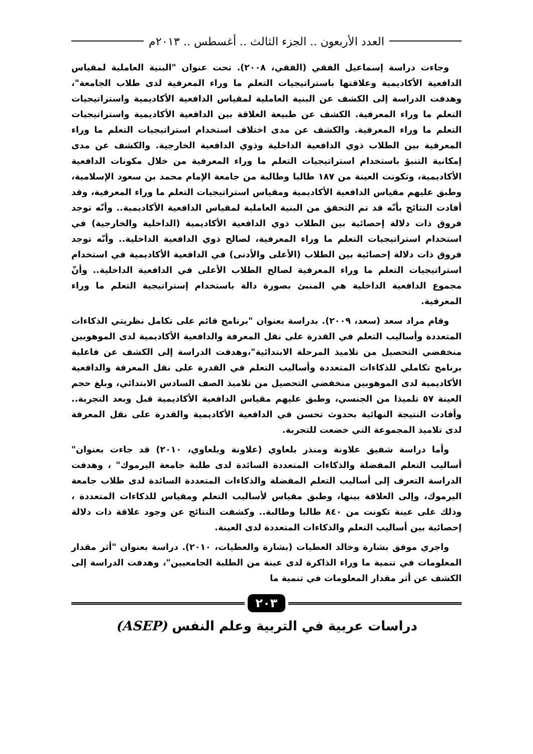العدد الأربعون .. الجزء الثالث .. أغسطس .. ٢٠١٣م
وجاءت دراسة إسماعيل الفقي (الفقي، ٢٠٠٨). تحت عنوان "البنية العاملية لمقياس الدافعية الأكاديمية وعلاقتها باستراتيجيات التعلم ما وراء المعرفية لدى طلاب الجامعة"، وهدفت الدراسة إلى الكشف عن البنية العاملية لمقياس الدافعية الأكاديمية واستراتيجيات التعلم ما وراء المعرفية. الكشف عن طبيعة العلاقة بين الدافعية الأكاديمية واستراتيجيات التعلم ما وراء المعرفية. والكشف عن مدى اختلاف استخدام استراتيجيات التعلم ما وراء المعرفية بين الطلاب ذوي الدافعية الداخلية وذوي الدافعية الخارجية. والكشف عن مدى إمكانية التنبؤ باستخدام استراتيجيات التعلم ما وراء المعرفية من خلال مكونات الدافعية الأكاديمية، وتكونت العينة من ١٨٧ طالبا وطالبة من جامعة الإمام محمد بن سعود الإسلامية، وطبق عليهم مقياس الدافعية الأكاديمية ومقياس استراتيجيات التعلم ما وراء المعرفية، وقد أفادت النتائج بأنّه قد تم التحقق من البنية العاملية لمقياس الدافعية الأكاديمية.. وأنّه توجد فروق ذات دلالة إحصائية بين الطلاب ذوي الدافعية الأكاديمية (الداخلية والخارجية) في استخدام استراتيجيات التعلم ما وراء المعرفية، لصالح ذوي الدافعية الداخلية.. وأنّه توجد فروق ذات دلالة إحصائية بين الطلاب (الأعلى والأدنى) في الدافعية الأكاديمية في استخدام استراتيجيات التعلم ما وراء المعرفية لصالح الطلاب الأعلى في الدافعية الداخلية.. وأنّ مجموع الدافعية الداخلية هي المنبئ بصورة دالة باستخدام إستراتيجية التعلم ما وراء المعرفية.
وقام مراد سعد (سعد، ٢٠٠٩). بدراسة بعنوان "برنامج قائم على تكامل نظريتي الذكاءات المتعددة وأساليب التعلم في القدرة على نقل المعرفة والدافعية الأكاديمية لدى الموهوبين منخفضي التحصيل من تلاميذ المرحلة الابتدائية"،وهدفت الدراسة إلى الكشف عن فاعلية برنامج تكاملي للذكاءات المتعددة وأساليب التعلم في القدرة على نقل المعرفة والدافعية الأكاديمية لدى الموهوبين منخفضي التحصيل من تلاميذ الصف السادس الابتدائي، وبلغ حجم العينة ٥٧ تلميذا من الجنسي، وطبق عليهم مقياس الدافعية الأكاديمية قبل وبعد التجربة.. وأفادت النتيجة النهائية بحدوث تحسن في الدافعية الأكاديمية والقدرة على نقل المعرفة لدى تلاميذ المجموعة التي خضعت للتجربة.
وأما دراسة شفيق علاونة ومنذر بلعاوي (علاونة وبلعاوي، ٢٠١٠) قد جاءت بعنوان" أساليب التعلم المفضلة والذكاءات المتعددة السائدة لدى طلبة جامعة اليرموك" ، وهدفت الدراسة التعرف إلى أساليب التعلم المفضلة والذكاءات المتعددة السائدة لدى طلاب جامعة اليرموك، وإلى العلاقة بينها، وطبق مقياس لأساليب التعلم ومقياس للذكاءات المتعددة ، وذلك على عينة تكونت من ٨٤٠ طالبا وطالبة.. وكشفت النتائج عن وجود علاقة ذات دلالة إحصائية بين أساليب التعلم والذكاءات المتعددة لدى العينة.
واجري موفق بشارة وخالد العطيات (بشارة والعطيات، ٢٠١٠). دراسة بعنوان "أثر مقدار المعلومات في تنمية ما وراء الذاكرة لدى عينة من الطلبة الجامعيين"، وهدفت الدراسة إلى الكشف عن أثر مقدار المعلومات في تنمية ما
٢٠٣
دراسات عربية في التربية وعلم النفس (ASEP)